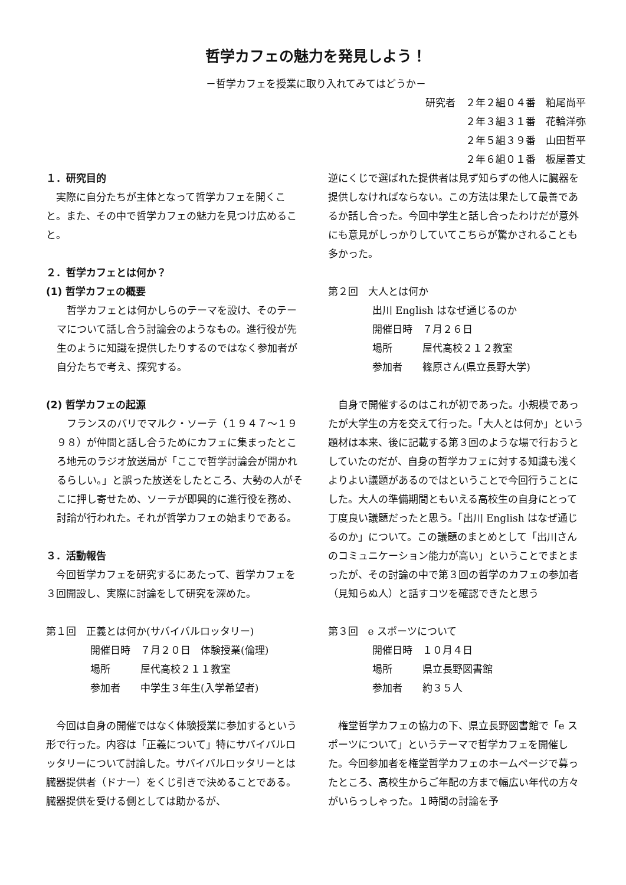哲学カフェの魅力を発見しよう！
－哲学カフェを授業に取り入れてみてはどうか－
研究者　２年２組０４番　粕尾尚平
２年３組３１番　花輪洋弥
２年５組３９番　山田哲平
２年６組０１番　板屋善丈
１．研究目的
実際に自分たちが主体となって哲学カフェを開くこと。また、その中で哲学カフェの魅力を見つけ広めること。
２．哲学カフェとは何か？
(1) 哲学カフェの概要
哲学カフェとは何かしらのテーマを設け、そのテーマについて話し合う討論会のようなもの。進行役が先生のように知識を提供したりするのではなく参加者が自分たちで考え、探究する。
(2) 哲学カフェの起源
フランスのパリでマルク・ソーテ（１９４７～１９９８）が仲間と話し合うためにカフェに集まったところ地元のラジオ放送局が「ここで哲学討論会が開かれるらしい。」と誤った放送をしたところ、大勢の人がそこに押し寄せため、ソーテが即興的に進行役を務め、討論が行われた。それが哲学カフェの始まりである。
３．活動報告
今回哲学カフェを研究するにあたって、哲学カフェを３回開設し、実際に討論をして研究を深めた。
第１回　正義とは何か(サバイバルロッタリー)
開催日時　７月２０日　体験授業(倫理)
場所　　　屋代高校２１１教室
参加者　　中学生３年生(入学希望者)
今回は自身の開催ではなく体験授業に参加するという形で行った。内容は「正義について」特にサバイバルロッタリーについて討論した。サバイバルロッタリーとは臓器提供者（ドナー）をくじ引きで決めることである。臓器提供を受ける側としては助かるが、
逆にくじで選ばれた提供者は見ず知らずの他人に臓器を提供しなければならない。この方法は果たして最善であるか話し合った。今回中学生と話し合ったわけだが意外にも意見がしっかりしていてこちらが驚かされることも多かった。
第２回　大人とは何か
出川 English はなぜ通じるのか
開催日時　７月２６日
場所　　　屋代高校２１２教室
参加者　　篠原さん(県立長野大学)
自身で開催するのはこれが初であった。小規模であったが大学生の方を交えて行った。「大人とは何か」という題材は本来、後に記載する第３回のような場で行おうとしていたのだが、自身の哲学カフェに対する知識も浅くよりよい議題があるのではということで今回行うことにした。大人の準備期間ともいえる高校生の自身にとって丁度良い議題だったと思う。「出川 English はなぜ通じるのか」について。この議題のまとめとして「出川さんのコミュニケーション能力が高い」ということでまとまったが、その討論の中で第３回の哲学のカフェの参加者（見知らぬ人）と話すコツを確認できたと思う
第３回　e スポーツについて
開催日時　１０月４日
場所　　　県立長野図書館
参加者　　約３５人
権堂哲学カフェの協力の下、県立長野図書館で「e スポーツについて」というテーマで哲学カフェを開催した。今回参加者を権堂哲学カフェのホームページで募ったところ、高校生からご年配の方まで幅広い年代の方々がいらっしゃった。１時間の討論を予